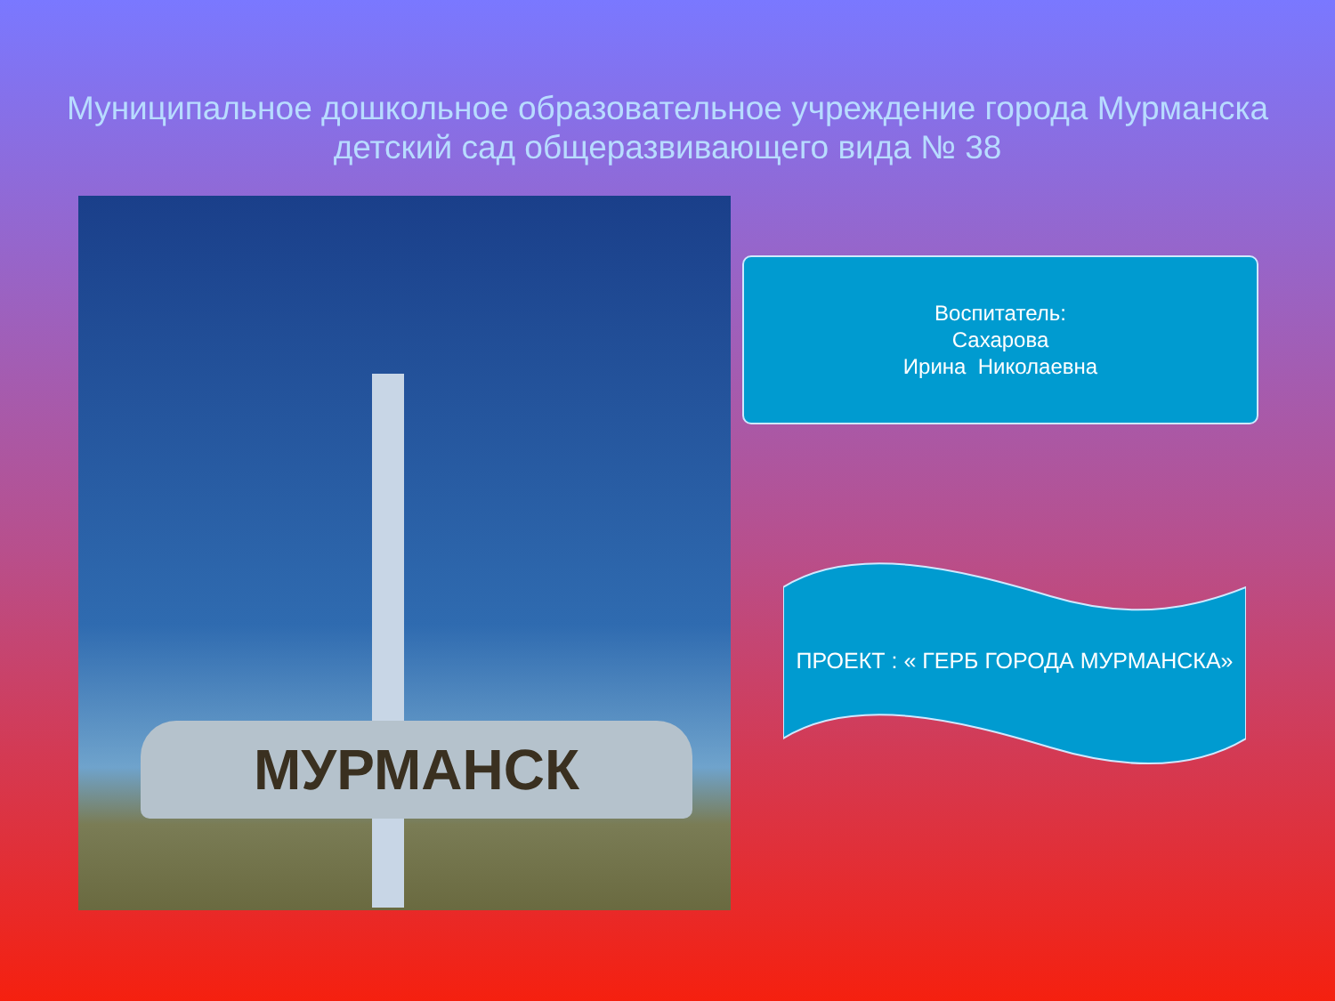Муниципальное дошкольное образовательное учреждение города Мурманска
детский сад общеразвивающего вида № 38
МУРМАНСК
Воспитатель:
Сахарова
Ирина Николаевна
ПРОЕКТ : « ГЕРБ ГОРОДА МУРМАНСКА»